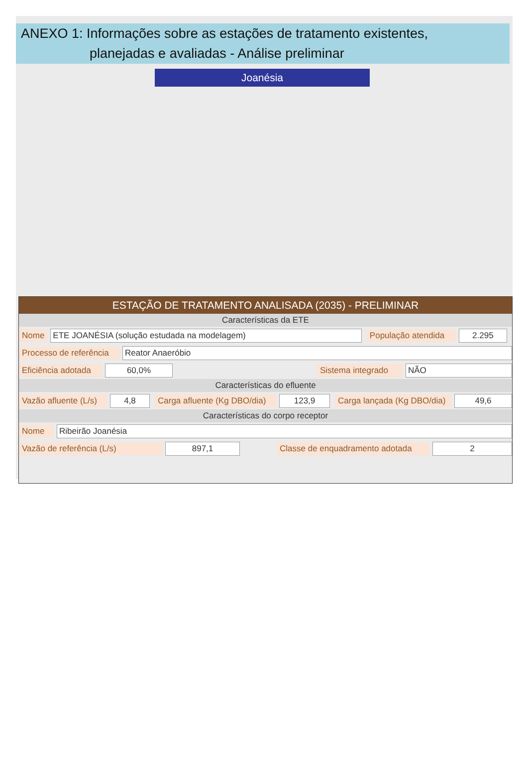ANEXO 1: Informações sobre as estações de tratamento existentes,
planejadas e avaliadas - Análise preliminar
Joanésia
ESTAÇÃO DE TRATAMENTO ANALISADA (2035) - PRELIMINAR
Características da ETE
Nome ETE JOANÉSIA (solução estudada na modelagem) População atendida 2.295
Processo de referência Reator Anaeróbio
Eficiência adotada 60,0% Sistema integrado NÃO
Características do efluente
Vazão afluente (L/s) 4,8 Carga afluente (Kg DBO/dia) 123,9 Carga lançada (Kg DBO/dia) 49,6
Características do corpo receptor
Nome Ribeirão Joanésia
Vazão de referência (L/s) 897,1 Classe de enquadramento adotada 2